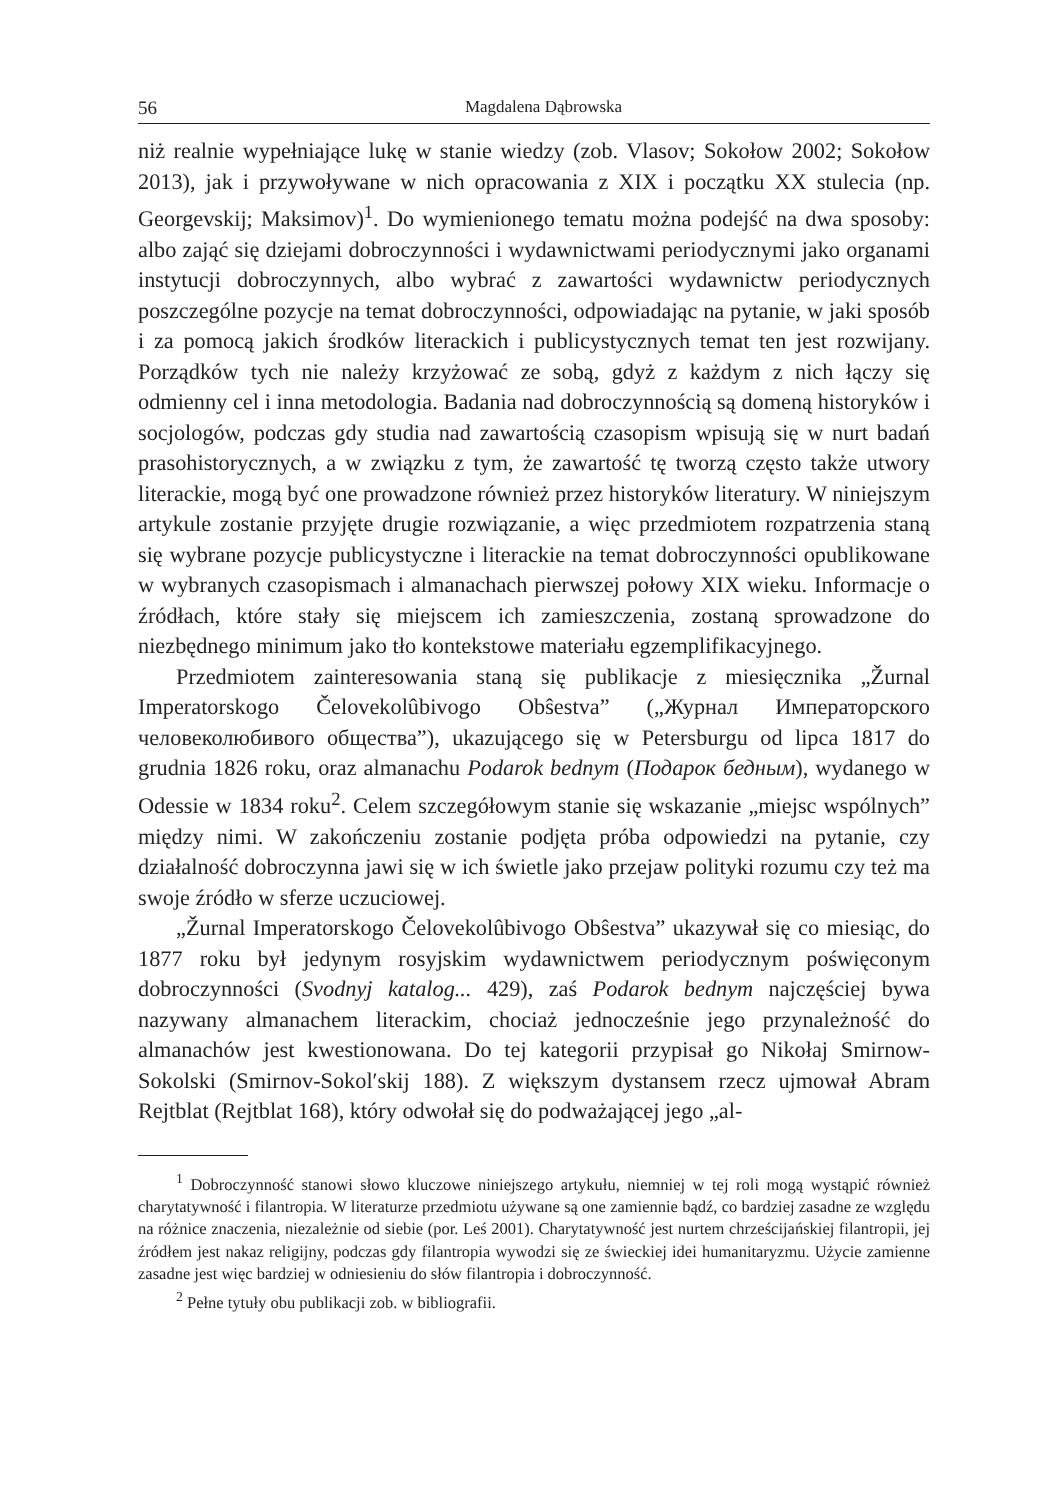56 Magdalena Dąbrowska
niż realnie wypełniające lukę w stanie wiedzy (zob. Vlasov; Sokołow 2002; Sokołow 2013), jak i przywoływane w nich opracowania z XIX i początku XX stulecia (np. Georgevskij; Maksimov)<sup>1</sup>. Do wymienionego tematu można podejść na dwa sposoby: albo zająć się dziejami dobroczynności i wydawnictwami periodycznymi jako organami instytucji dobroczynnych, albo wybrać z zawartości wydawnictw periodycznych poszczególne pozycje na temat dobroczynności, odpowiadając na pytanie, w jaki sposób i za pomocą jakich środków literackich i publicystycznych temat ten jest rozwijany. Porządków tych nie należy krzyżować ze sobą, gdyż z każdym z nich łączy się odmienny cel i inna metodologia. Badania nad dobroczynnością są domeną historyków i socjologów, podczas gdy studia nad zawartością czasopism wpisują się w nurt badań prasohistorycznych, a w związku z tym, że zawartość tę tworzą często także utwory literackie, mogą być one prowadzone również przez historyków literatury. W niniejszym artykule zostanie przyjęte drugie rozwiązanie, a więc przedmiotem rozpatrzenia staną się wybrane pozycje publicystyczne i literackie na temat dobroczynności opublikowane w wybranych czasopismach i almanachach pierwszej połowy XIX wieku. Informacje o źródłach, które stały się miejscem ich zamieszczenia, zostaną sprowadzone do niezbędnego minimum jako tło kontekstowe materiału egzemplifikacyjnego.
Przedmiotem zainteresowania staną się publikacje z miesięcznika „Žurnal Imperatorskogo Čelovekolûbivogo Obŝestva” („Журнал Императорского человеколюбивого общества”), ukazującego się w Petersburgu od lipca 1817 do grudnia 1826 roku, oraz almanachu Podarok bednym (Подарок бедным), wydanego w Odessie w 1834 roku<sup>2</sup>. Celem szczegółowym stanie się wskazanie „miejsc wspólnych” między nimi. W zakończeniu zostanie podjęta próba odpowiedzi na pytanie, czy działalność dobroczynna jawi się w ich świetle jako przejaw polityki rozumu czy też ma swoje źródło w sferze uczuciowej.
„Žurnal Imperatorskogo Čelovekolûbivogo Obŝestva” ukazywał się co miesiąc, do 1877 roku był jedynym rosyjskim wydawnictwem periodycznym poświęconym dobroczynności (Svodnyj katalog... 429), zaś Podarok bednym najczęściej bywa nazywany almanachem literackim, chociaż jednocześnie jego przynależność do almanachów jest kwestionowana. Do tej kategorii przypisał go Nikołaj Smirnow-Sokolski (Smirnov-Sokol′skij 188). Z większym dystansem rzecz ujmował Abram Rejtblat (Rejtblat 168), który odwołał się do podważającej jego „al-
<sup>1</sup> Dobroczynność stanowi słowo kluczowe niniejszego artykułu, niemniej w tej roli mogą wystąpić również charytatywność i filantropia. W literaturze przedmiotu używane są one zamiennie bądź, co bardziej zasadne ze względu na różnice znaczenia, niezależnie od siebie (por. Leś 2001). Charytatywność jest nurtem chrześcijańskiej filantropii, jej źródłem jest nakaz religijny, podczas gdy filantropia wywodzi się ze świeckiej idei humanitaryzmu. Użycie zamienne zasadne jest więc bardziej w odniesieniu do słów filantropia i dobroczynność.
<sup>2</sup> Pełne tytuły obu publikacji zob. w bibliografii.